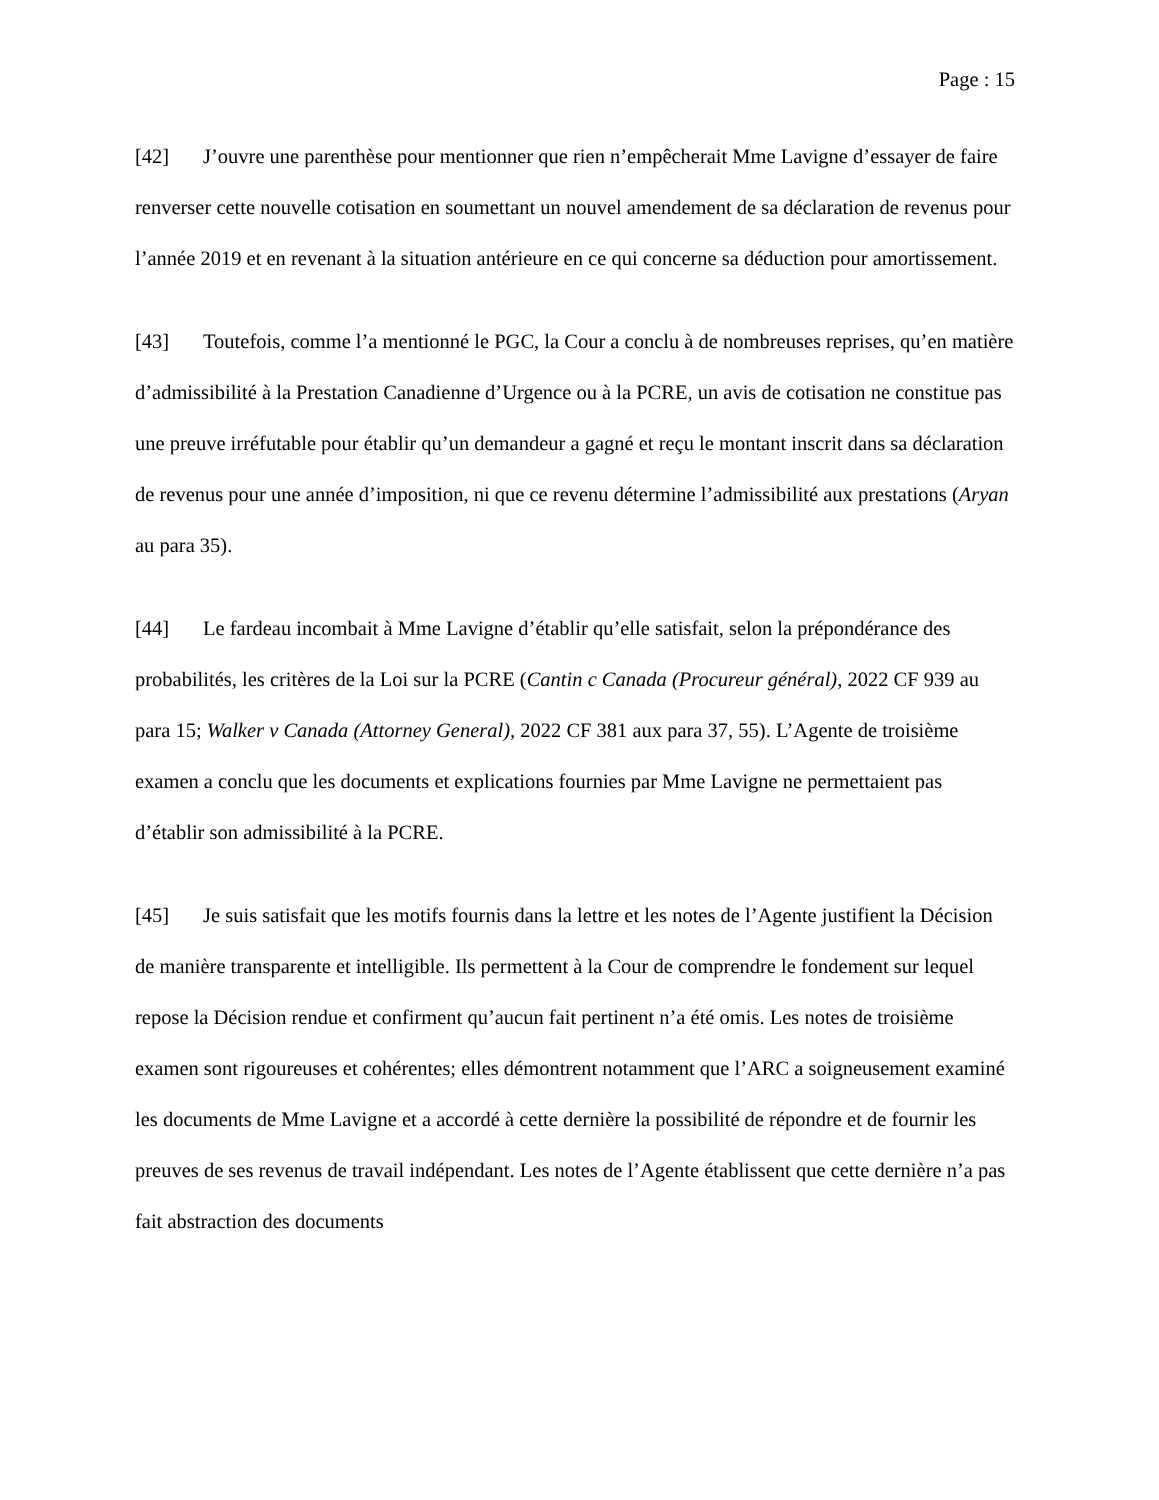Page : 15
[42] J’ouvre une parenthèse pour mentionner que rien n’empêcherait Mme Lavigne d’essayer de faire renverser cette nouvelle cotisation en soumettant un nouvel amendement de sa déclaration de revenus pour l’année 2019 et en revenant à la situation antérieure en ce qui concerne sa déduction pour amortissement.
[43] Toutefois, comme l’a mentionné le PGC, la Cour a conclu à de nombreuses reprises, qu’en matière d’admissibilité à la Prestation Canadienne d’Urgence ou à la PCRE, un avis de cotisation ne constitue pas une preuve irréfutable pour établir qu’un demandeur a gagné et reçu le montant inscrit dans sa déclaration de revenus pour une année d’imposition, ni que ce revenu détermine l’admissibilité aux prestations (Aryan au para 35).
[44] Le fardeau incombait à Mme Lavigne d’établir qu’elle satisfait, selon la prépondérance des probabilités, les critères de la Loi sur la PCRE (Cantin c Canada (Procureur général), 2022 CF 939 au para 15; Walker v Canada (Attorney General), 2022 CF 381 aux para 37, 55). L’Agente de troisième examen a conclu que les documents et explications fournies par Mme Lavigne ne permettaient pas d’établir son admissibilité à la PCRE.
[45] Je suis satisfait que les motifs fournis dans la lettre et les notes de l’Agente justifient la Décision de manière transparente et intelligible. Ils permettent à la Cour de comprendre le fondement sur lequel repose la Décision rendue et confirment qu’aucun fait pertinent n’a été omis. Les notes de troisième examen sont rigoureuses et cohérentes; elles démontrent notamment que l’ARC a soigneusement examiné les documents de Mme Lavigne et a accordé à cette dernière la possibilité de répondre et de fournir les preuves de ses revenus de travail indépendant. Les notes de l’Agente établissent que cette dernière n’a pas fait abstraction des documents